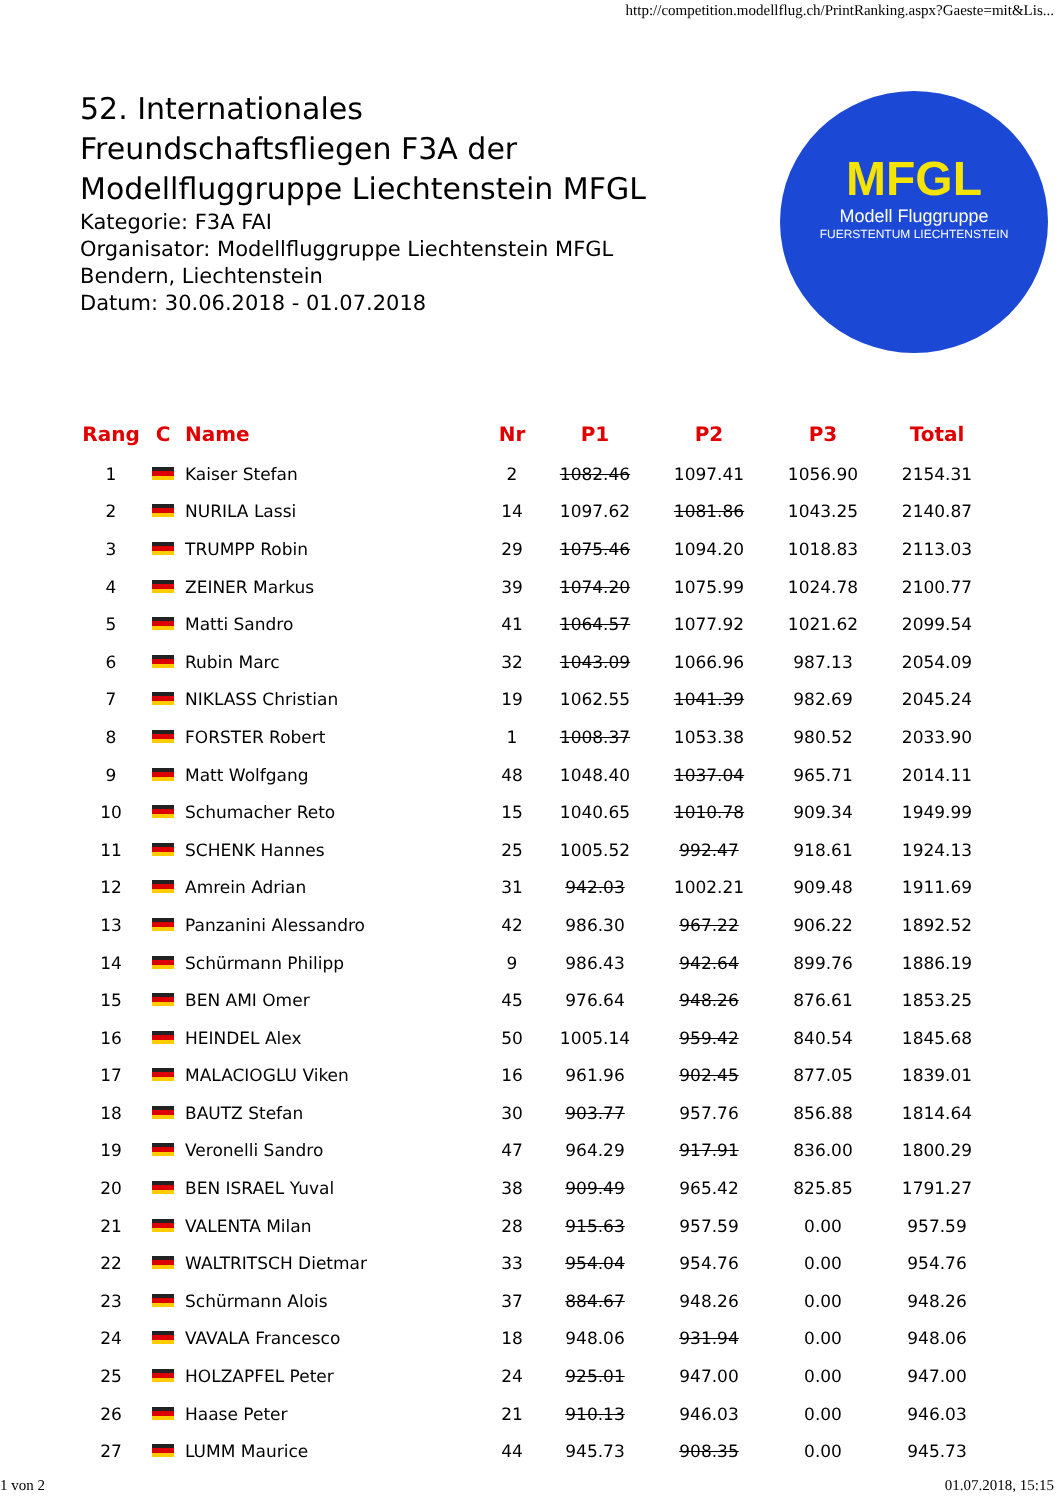http://competition.modellflug.ch/PrintRanking.aspx?Gaeste=mit&Lis...
52. Internationales Freundschaftsfliegen F3A der Modellfluggruppe Liechtenstein MFGL
Kategorie: F3A FAI
Organisator: Modellfluggruppe Liechtenstein MFGL
Bendern, Liechtenstein
Datum: 30.06.2018 - 01.07.2018
MFGL
Modell Fluggruppe
FUERSTENTUM LIECHTENSTEIN
| Rang | C | Name | Nr | P1 | P2 | P3 | Total |
| --- | --- | --- | --- | --- | --- | --- | --- |
| 1 | | Kaiser Stefan | 2 | 1082.46 | 1097.41 | 1056.90 | 2154.31 |
| 2 | | NURILA Lassi | 14 | 1097.62 | 1081.86 | 1043.25 | 2140.87 |
| 3 | | TRUMPP Robin | 29 | 1075.46 | 1094.20 | 1018.83 | 2113.03 |
| 4 | | ZEINER Markus | 39 | 1074.20 | 1075.99 | 1024.78 | 2100.77 |
| 5 | | Matti Sandro | 41 | 1064.57 | 1077.92 | 1021.62 | 2099.54 |
| 6 | | Rubin Marc | 32 | 1043.09 | 1066.96 | 987.13 | 2054.09 |
| 7 | | NIKLASS Christian | 19 | 1062.55 | 1041.39 | 982.69 | 2045.24 |
| 8 | | FORSTER Robert | 1 | 1008.37 | 1053.38 | 980.52 | 2033.90 |
| 9 | | Matt Wolfgang | 48 | 1048.40 | 1037.04 | 965.71 | 2014.11 |
| 10 | | Schumacher Reto | 15 | 1040.65 | 1010.78 | 909.34 | 1949.99 |
| 11 | | SCHENK Hannes | 25 | 1005.52 | 992.47 | 918.61 | 1924.13 |
| 12 | | Amrein Adrian | 31 | 942.03 | 1002.21 | 909.48 | 1911.69 |
| 13 | | Panzanini Alessandro | 42 | 986.30 | 967.22 | 906.22 | 1892.52 |
| 14 | | Schürmann Philipp | 9 | 986.43 | 942.64 | 899.76 | 1886.19 |
| 15 | | BEN AMI Omer | 45 | 976.64 | 948.26 | 876.61 | 1853.25 |
| 16 | | HEINDEL Alex | 50 | 1005.14 | 959.42 | 840.54 | 1845.68 |
| 17 | | MALACIOGLU Viken | 16 | 961.96 | 902.45 | 877.05 | 1839.01 |
| 18 | | BAUTZ Stefan | 30 | 903.77 | 957.76 | 856.88 | 1814.64 |
| 19 | | Veronelli Sandro | 47 | 964.29 | 917.91 | 836.00 | 1800.29 |
| 20 | | BEN ISRAEL Yuval | 38 | 909.49 | 965.42 | 825.85 | 1791.27 |
| 21 | | VALENTA Milan | 28 | 915.63 | 957.59 | 0.00 | 957.59 |
| 22 | | WALTRITSCH Dietmar | 33 | 954.04 | 954.76 | 0.00 | 954.76 |
| 23 | | Schürmann Alois | 37 | 884.67 | 948.26 | 0.00 | 948.26 |
| 24 | | VAVALA Francesco | 18 | 948.06 | 931.94 | 0.00 | 948.06 |
| 25 | | HOLZAPFEL Peter | 24 | 925.01 | 947.00 | 0.00 | 947.00 |
| 26 | | Haase Peter | 21 | 910.13 | 946.03 | 0.00 | 946.03 |
| 27 | | LUMM Maurice | 44 | 945.73 | 908.35 | 0.00 | 945.73 |
1 von 2 01.07.2018, 15:15